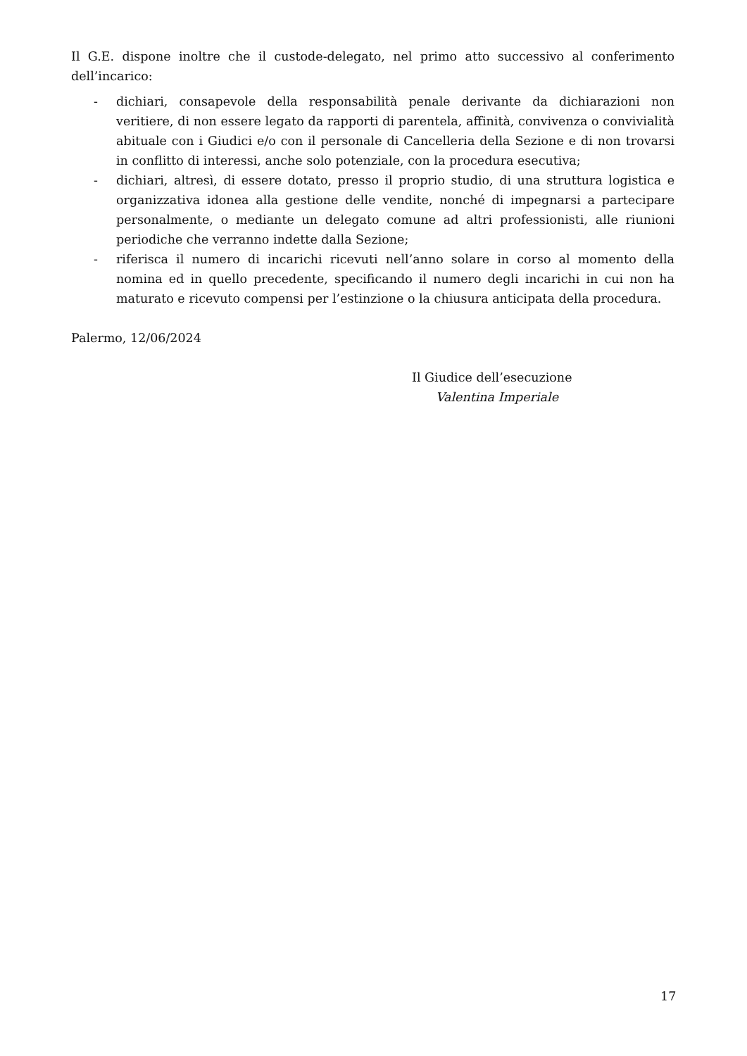Il G.E. dispone inoltre che il custode-delegato, nel primo atto successivo al conferimento dell’incarico:
- dichiari, consapevole della responsabilità penale derivante da dichiarazioni non veritiere, di non essere legato da rapporti di parentela, affinità, convivenza o convivialità abituale con i Giudici e/o con il personale di Cancelleria della Sezione e di non trovarsi in conflitto di interessi, anche solo potenziale, con la procedura esecutiva;
- dichiari, altresì, di essere dotato, presso il proprio studio, di una struttura logistica e organizzativa idonea alla gestione delle vendite, nonché di impegnarsi a partecipare personalmente, o mediante un delegato comune ad altri professionisti, alle riunioni periodiche che verranno indette dalla Sezione;
- riferisca il numero di incarichi ricevuti nell’anno solare in corso al momento della nomina ed in quello precedente, specificando il numero degli incarichi in cui non ha maturato e ricevuto compensi per l’estinzione o la chiusura anticipata della procedura.
Palermo, 12/06/2024
Il Giudice dell’esecuzione
Valentina Imperiale
17